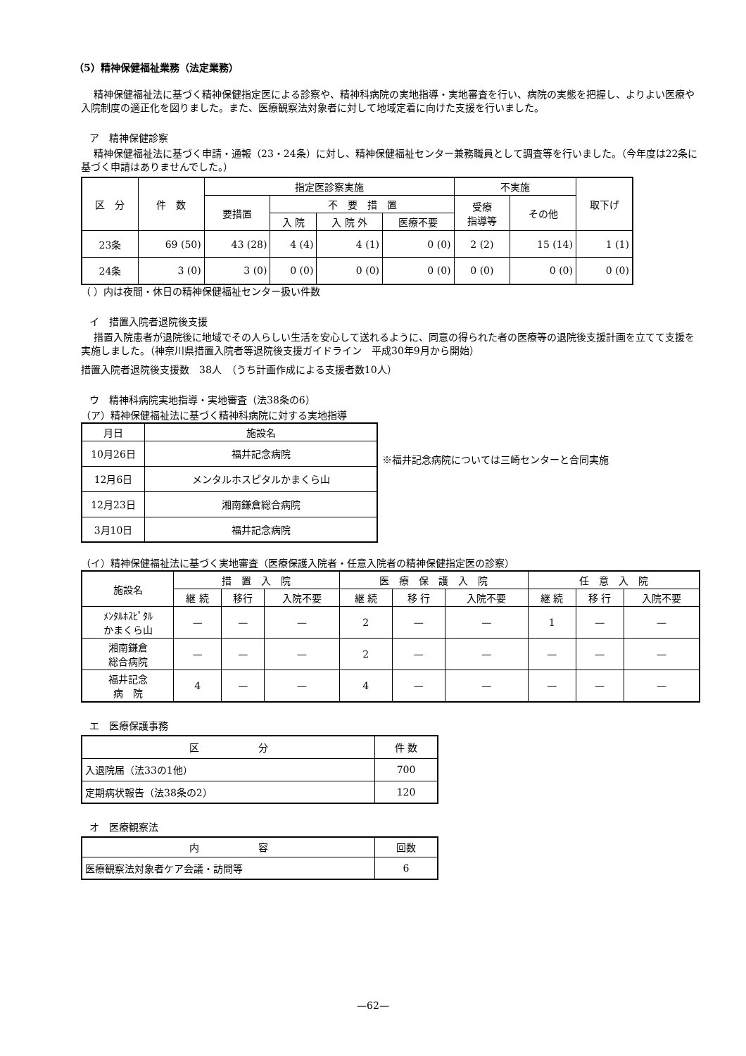（5）精神保健福祉業務（法定業務）
精神保健福祉法に基づく精神保健指定医による診察や、精神科病院の実地指導・実地審査を行い、病院の実態を把握し、よりよい医療や入院制度の適正化を図りました。また、医療観察法対象者に対して地域定着に向けた支援を行いました。
ア　精神保健診察
精神保健福祉法に基づく申請・通報（23・24条）に対し、精神保健福祉センター兼務職員として調査等を行いました。（今年度は22条に基づく申請はありませんでした。）
| 区 分 | 件 数 | 指定医診察実施 | | | | 不実施 | | 取下げ |
| --- | --- | --- | --- | --- | --- | --- | --- | --- |
| | | 要措置 | 不 要 措 置 | | | 受療 指導等 | その他 | |
| | | | 入 院 | 入 院 外 | 医療不要 | | | |
| 23条 | 69 (50) | 43 (28) | 4 (4) | 4 (1) | 0 (0) | 2 (2) | 15 (14) | 1 (1) |
| 24条 | 3 (0) | 3 (0) | 0 (0) | 0 (0) | 0 (0) | 0 (0) | 0 (0) | 0 (0) |
（ ）内は夜間・休日の精神保健福祉センター扱い件数
イ　措置入院者退院後支援
措置入院患者が退院後に地域でその人らしい生活を安心して送れるように、同意の得られた者の医療等の退院後支援計画を立てて支援を実施しました。（神奈川県措置入院者等退院後支援ガイドライン　平成30年9月から開始）
措置入院者退院後支援数　38人　（うち計画作成による支援者数10人）
ウ　精神科病院実地指導・実地審査（法38条の6）
（ア）精神保健福祉法に基づく精神科病院に対する実地指導
| 月日 | 施設名 |
| --- | --- |
| 10月26日 | 福井記念病院 |
| 12月6日 | メンタルホスピタルかまくら山 |
| 12月23日 | 湘南鎌倉総合病院 |
| 3月10日 | 福井記念病院 |
※福井記念病院については三崎センターと合同実施
（イ）精神保健福祉法に基づく実地審査（医療保護入院者・任意入院者の精神保健指定医の診察）
| 施設名 | 措 置 入 院 | | | 医 療 保 護 入 院 | | | 任 意 入 院 | | |
| --- | --- | --- | --- | --- | --- | --- | --- | --- | --- |
| | 継 続 | 移行 | 入院不要 | 継 続 | 移 行 | 入院不要 | 継 続 | 移 行 | 入院不要 |
| ﾒﾝﾀﾙﾎｽﾋﾟﾀﾙ かまくら山 | — | — | — | 2 | — | — | 1 | — | — |
| 湘南鎌倉 総合病院 | — | — | — | 2 | — | — | — | — | — |
| 福井記念 病 院 | 4 | — | — | 4 | — | — | — | — | — |
エ　医療保護事務
| 区 分 | 件 数 |
| --- | --- |
| 入退院届（法33の1他） | 700 |
| 定期病状報告（法38条の2） | 120 |
オ　医療観察法
| 内 容 | 回数 |
| --- | --- |
| 医療観察法対象者ケア会議・訪問等 | 6 |
—62—